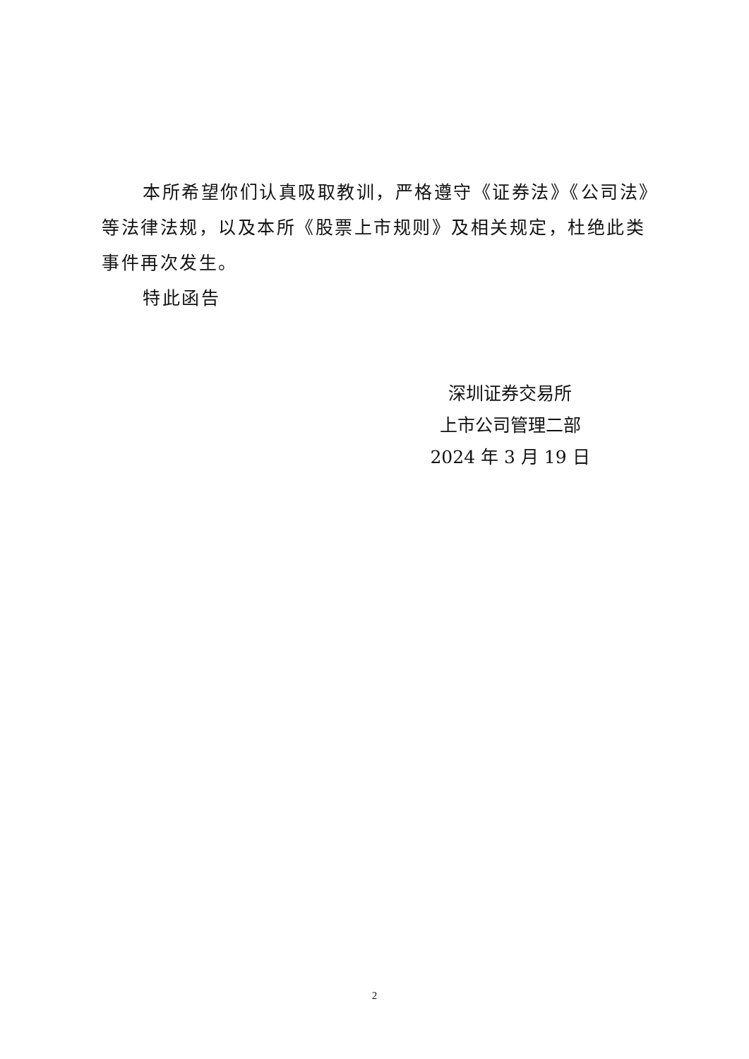本所希望你们认真吸取教训，严格遵守《证券法》《公司法》等法律法规，以及本所《股票上市规则》及相关规定，杜绝此类事件再次发生。
特此函告
深圳证券交易所
上市公司管理二部
2024 年 3 月 19 日
2